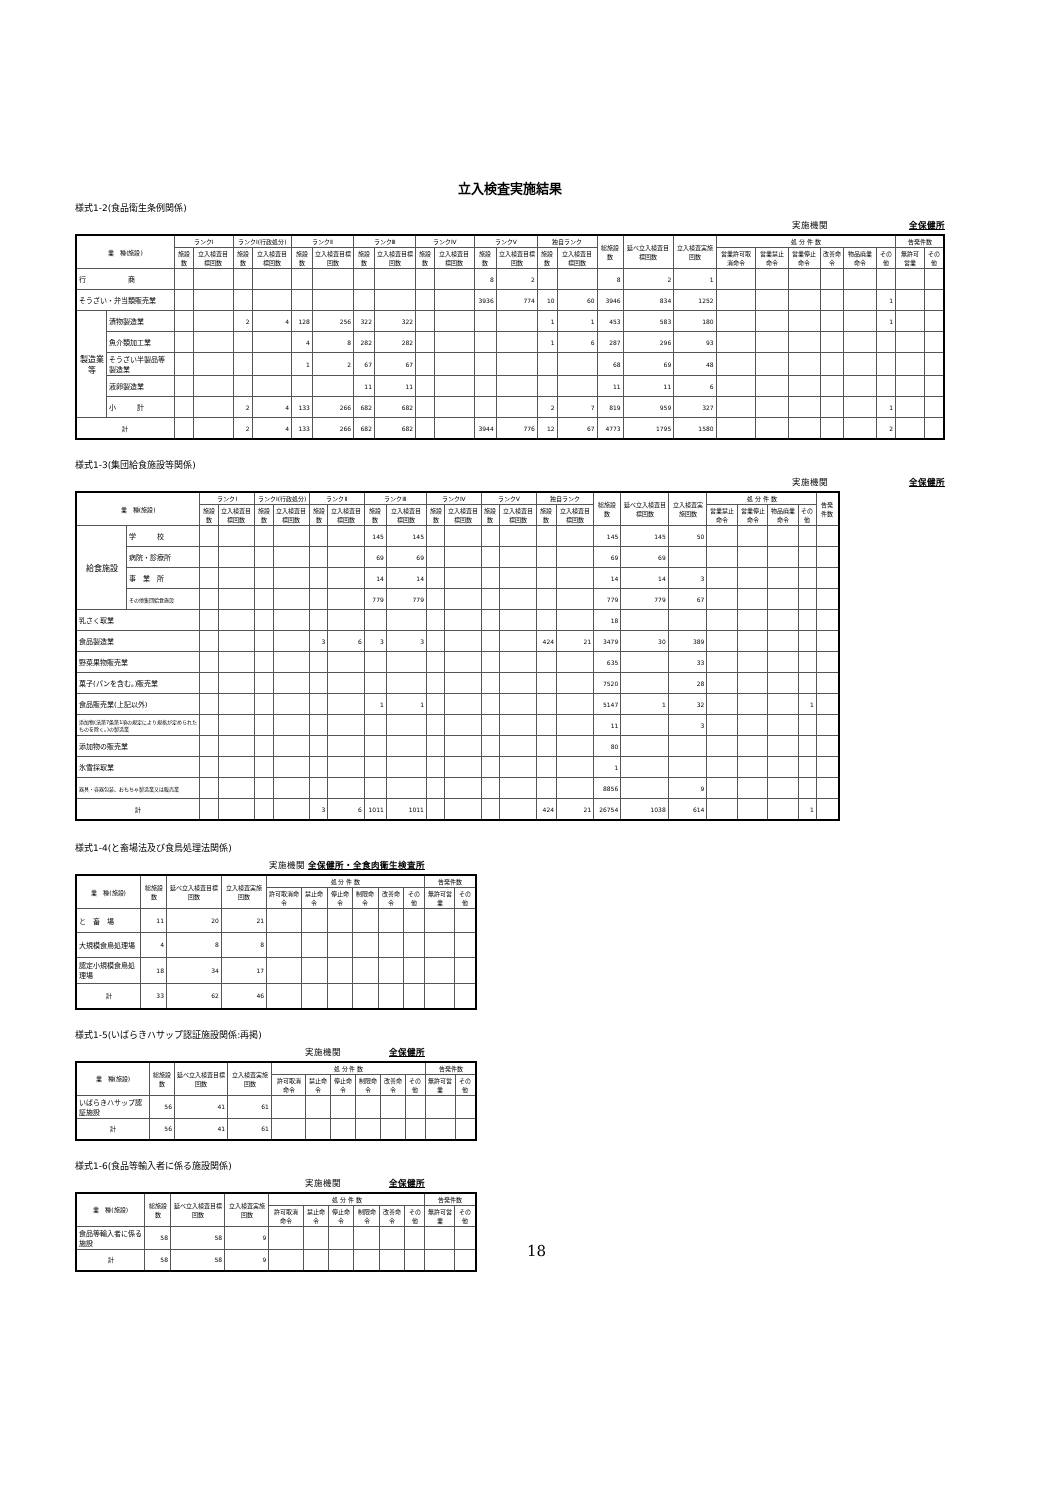立入検査実施結果
様式1-2(食品衛生条例関係)
実施機関　　　　　　　　　全保健所
| 業 種(施設) | | ランクⅠ | | ランクⅠ(行政処分) | | ランクⅡ | | ランクⅢ | | ランクⅣ | | ランクⅤ | | 独自ランク | | 総施設数 | 延べ立入検査目標回数 | 立入検査実施回数 | 処 分 件 数 | | | | | | 告発件数 | |
| --- | --- | --- | --- | --- | --- | --- | --- | --- | --- | --- | --- | --- | --- | --- | --- | --- | --- | --- | --- | --- | --- | --- | --- | --- | --- | --- |
| | | 施設数 | 立入検査目標回数 | 施設数 | 立入検査目標回数 | 施設数 | 立入検査目標回数 | 施設数 | 立入検査目標回数 | 施設数 | 立入検査目標回数 | 施設数 | 立入検査目標回数 | 施設数 | 立入検査目標回数 | | | | 営業許可取消命令 | 営業禁止 命令 | 営業停止 命令 | 改善命令 | 物品廃業 命令 | その他 | 無許可 営業 | その他 |
| 行 商 | | | | | | | | | | | | 8 | 2 | | | 8 | 2 | 1 | | | | | | | | |
| そうざい・弁当類販売業 | | | | | | | | | | | | 3936 | 774 | 10 | 60 | 3946 | 834 | 1252 | | | | | | 1 | | |
| 製造業等 | 漬物製造業 | | | 2 | 4 | 128 | 256 | 322 | 322 | | | | | 1 | 1 | 453 | 583 | 180 | | | | | | 1 | | |
| | 魚介類加工業 | | | | | 4 | 8 | 282 | 282 | | | | | 1 | 6 | 287 | 296 | 93 | | | | | | | | |
| | そうざい半製品等製造業 | | | | | 1 | 2 | 67 | 67 | | | | | | | 68 | 69 | 48 | | | | | | | | |
| | 液卵製造業 | | | | | | | 11 | 11 | | | | | | | 11 | 11 | 6 | | | | | | | | |
| | 小 計 | | | 2 | 4 | 133 | 266 | 682 | 682 | | | | | 2 | 7 | 819 | 959 | 327 | | | | | | 1 | | |
| 計 | | | | 2 | 4 | 133 | 266 | 682 | 682 | | | 3944 | 776 | 12 | 67 | 4773 | 1795 | 1580 | | | | | | 2 | | |
様式1-3(集団給食施設等関係)
実施機関　　　　　　　　　全保健所
| 業 種(施設) | | ランクⅠ | | ランクⅠ(行政処分) | | ランクⅡ | | ランクⅢ | | ランクⅣ | | ランクⅤ | | 独自ランク | | 総施設数 | 延べ立入検査目標回数 | 立入検査実施回数 | 処 分 件 数 | | | | 告発件数 |
| --- | --- | --- | --- | --- | --- | --- | --- | --- | --- | --- | --- | --- | --- | --- | --- | --- | --- | --- | --- | --- | --- | --- | --- |
| | | 施設数 | 立入検査目標回数 | 施設数 | 立入検査目標回数 | 施設数 | 立入検査目標回数 | 施設数 | 立入検査目標回数 | 施設数 | 立入検査目標回数 | 施設数 | 立入検査目標回数 | 施設数 | 立入検査目標回数 | | | | 営業禁止 命令 | 営業停止 命令 | 物品廃業 命令 | その他 | |
| 給食施設 | 学 校 | | | | | | | 145 | 145 | | | | | | | 145 | 145 | 50 | | | | | |
| | 病院・診療所 | | | | | | | 69 | 69 | | | | | | | 69 | 69 | | | | | | |
| | 事 業 所 | | | | | | | 14 | 14 | | | | | | | 14 | 14 | 3 | | | | | |
| | その他集団給食施設 | | | | | | | 779 | 779 | | | | | | | 779 | 779 | 67 | | | | | |
| 乳さく取業 | | | | | | | | | | | | | | | | 18 | | | | | | | |
| 食品製造業 | | | | | | 3 | 6 | 3 | 3 | | | | | 424 | 21 | 3479 | 30 | 389 | | | | | |
| 野菜果物販売業 | | | | | | | | | | | | | | | | 635 | | 33 | | | | | |
| 菓子(パンを含む。)販売業 | | | | | | | | | | | | | | | | 7520 | | 28 | | | | | |
| 食品販売業(上記以外) | | | | | | | | 1 | 1 | | | | | | | 5147 | 1 | 32 | | | | 1 | |
| 添加物(法第7条第1項の規定により規格が定められたものを除く。)の製造業 | | | | | | | | | | | | | | | | 11 | | 3 | | | | | |
| 添加物の販売業 | | | | | | | | | | | | | | | | 80 | | | | | | | |
| 氷雪採取業 | | | | | | | | | | | | | | | | 1 | | | | | | | |
| 器具・容器包装、おもちゃ製造業又は販売業 | | | | | | | | | | | | | | | | 8856 | | 9 | | | | | |
| 計 | | | | | | 3 | 6 | 1011 | 1011 | | | | | 424 | 21 | 26754 | 1038 | 614 | | | | 1 | |
様式1-4(と畜場法及び食鳥処理法関係)
実施機関 全保健所・全食肉衛生検査所
| 業 種(施設) | 総施設数 | 延べ立入検査目標回数 | 立入検査実施回数 | 処 分 件 数 | | | | | | 告発件数 | |
| --- | --- | --- | --- | --- | --- | --- | --- | --- | --- | --- | --- |
| | | | | 許可取消命令 | 禁止命令 | 停止命令 | 制限命令 | 改善命令 | その他 | 無許可営業 | その他 |
| と 畜 場 | 11 | 20 | 21 | | | | | | | | |
| 大規模食鳥処理場 | 4 | 8 | 8 | | | | | | | | |
| 認定小規模食鳥処理場 | 18 | 34 | 17 | | | | | | | | |
| 計 | 33 | 62 | 46 | | | | | | | | |
様式1-5(いばらきハサップ認証施設関係:再掲)
実施機関　　　　　 全保健所
| 業 種(施設) | 総施設数 | 延べ立入検査目標回数 | 立入検査実施回数 | 処 分 件 数 | | | | | | 告発件数 | |
| --- | --- | --- | --- | --- | --- | --- | --- | --- | --- | --- | --- |
| | | | | 許可取消命令 | 禁止命令 | 停止命令 | 制限命令 | 改善命令 | その他 | 無許可営業 | その他 |
| いばらきハサップ認証施設 | 56 | 41 | 61 | | | | | | | | |
| 計 | 56 | 41 | 61 | | | | | | | | |
様式1-6(食品等輸入者に係る施設関係)
実施機関　　　　　 全保健所
| 業 種(施設) | 総施設数 | 延べ立入検査目標回数 | 立入検査実施回数 | 処 分 件 数 | | | | | | 告発件数 | |
| --- | --- | --- | --- | --- | --- | --- | --- | --- | --- | --- | --- |
| | | | | 許可取消命令 | 禁止命令 | 停止命令 | 制限命令 | 改善命令 | その他 | 無許可営業 | その他 |
| 食品等輸入者に係る施設 | 58 | 58 | 9 | | | | | | | | |
| 計 | 58 | 58 | 9 | | | | | | | | |
18